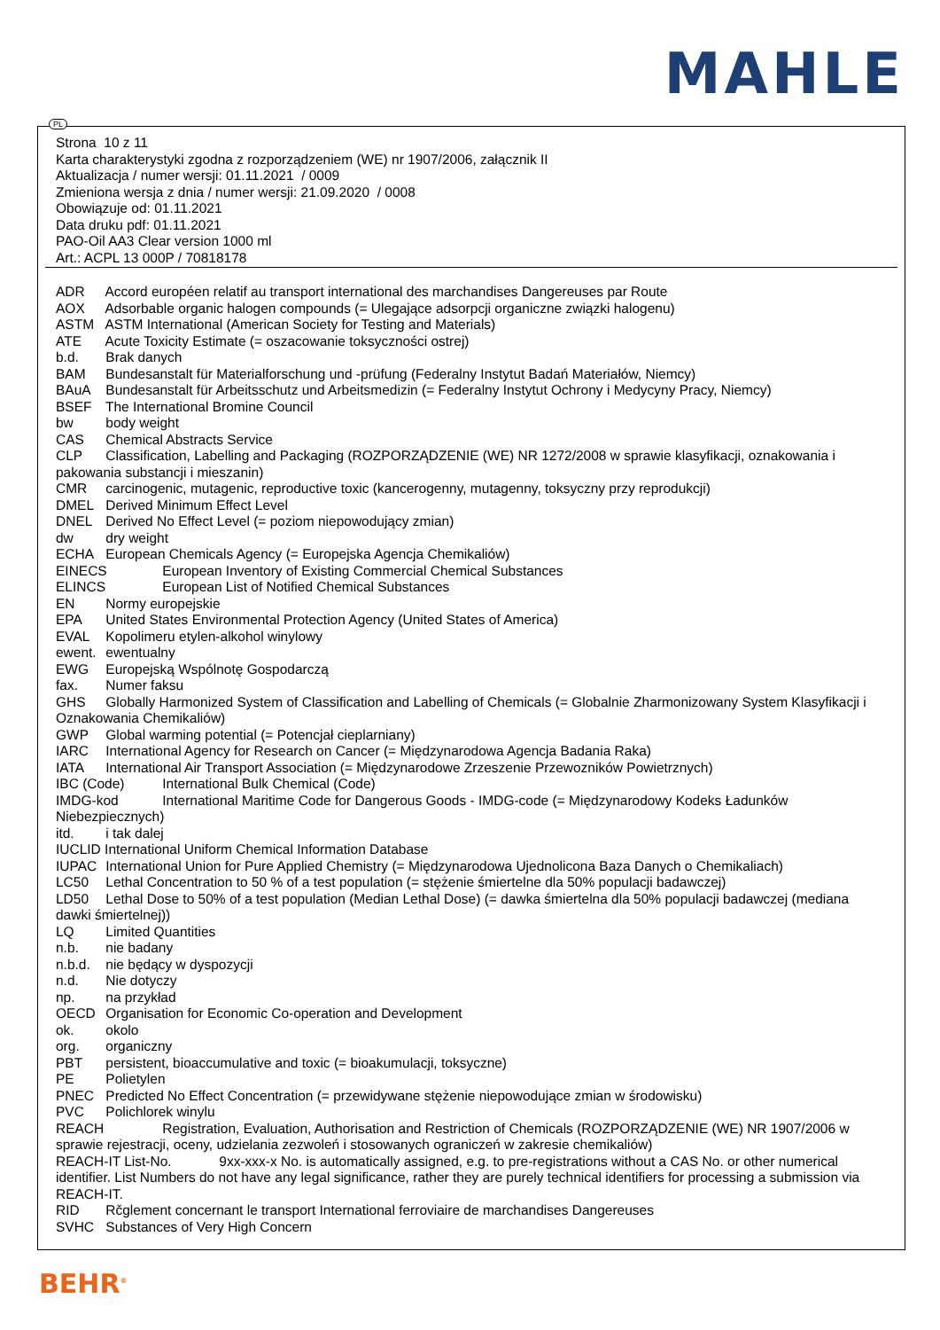MAHLE
PL
Strona 10 z 11
Karta charakterystyki zgodna z rozporządzeniem (WE) nr 1907/2006, załącznik II
Aktualizacja / numer wersji: 01.11.2021 / 0009
Zmieniona wersja z dnia / numer wersji: 21.09.2020 / 0008
Obowiązuje od: 01.11.2021
Data druku pdf: 01.11.2021
PAO-Oil AA3 Clear version 1000 ml
Art.: ACPL 13 000P / 70818178
ADR Accord européen relatif au transport international des marchandises Dangereuses par Route
AOX Adsorbable organic halogen compounds (= Ulegające adsorpcji organiczne związki halogenu)
ASTM ASTM International (American Society for Testing and Materials)
ATE Acute Toxicity Estimate (= oszacowanie toksyczności ostrej)
b.d. Brak danych
BAM Bundesanstalt für Materialforschung und -prüfung (Federalny Instytut Badań Materiałów, Niemcy)
BAuA Bundesanstalt für Arbeitsschutz und Arbeitsmedizin (= Federalny Instytut Ochrony i Medycyny Pracy, Niemcy)
BSEF The International Bromine Council
bw body weight
CAS Chemical Abstracts Service
CLP Classification, Labelling and Packaging (ROZPORZĄDZENIE (WE) NR 1272/2008 w sprawie klasyfikacji, oznakowania i pakowania substancji i mieszanin)
CMR carcinogenic, mutagenic, reproductive toxic (kancerogenny, mutagenny, toksyczny przy reprodukcji)
DMEL Derived Minimum Effect Level
DNEL Derived No Effect Level (= poziom niepowodujący zmian)
dw dry weight
ECHA European Chemicals Agency (= Europejska Agencja Chemikaliów)
EINECS European Inventory of Existing Commercial Chemical Substances
ELINCS European List of Notified Chemical Substances
EN Normy europejskie
EPA United States Environmental Protection Agency (United States of America)
EVAL Kopolimeru etylen-alkohol winylowy
ewent. ewentualny
EWG Europejską Wspólnotę Gospodarczą
fax. Numer faksu
GHS Globally Harmonized System of Classification and Labelling of Chemicals (= Globalnie Zharmonizowany System Klasyfikacji i Oznakowania Chemikaliów)
GWP Global warming potential (= Potencjał cieplarniany)
IARC International Agency for Research on Cancer (= Międzynarodowa Agencja Badania Raka)
IATA International Air Transport Association (= Międzynarodowe Zrzeszenie Przewozników Powietrznych)
IBC (Code) International Bulk Chemical (Code)
IMDG-kod International Maritime Code for Dangerous Goods - IMDG-code (= Międzynarodowy Kodeks Ładunków Niebezpiecznych)
itd. i tak dalej
IUCLID International Uniform Chemical Information Database
IUPAC International Union for Pure Applied Chemistry (= Międzynarodowa Ujednolicona Baza Danych o Chemikaliach)
LC50 Lethal Concentration to 50 % of a test population (= stężenie śmiertelne dla 50% populacji badawczej)
LD50 Lethal Dose to 50% of a test population (Median Lethal Dose) (= dawka śmiertelna dla 50% populacji badawczej (mediana dawki śmiertelnej))
LQ Limited Quantities
n.b. nie badany
n.b.d. nie będący w dyspozycji
n.d. Nie dotyczy
np. na przykład
OECD Organisation for Economic Co-operation and Development
ok. okolo
org. organiczny
PBT persistent, bioaccumulative and toxic (= bioakumulacji, toksyczne)
PE Polietylen
PNEC Predicted No Effect Concentration (= przewidywane stężenie niepowodujące zmian w środowisku)
PVC Polichlorek winylu
REACH Registration, Evaluation, Authorisation and Restriction of Chemicals (ROZPORZĄDZENIE (WE) NR 1907/2006 w sprawie rejestracji, oceny, udzielania zezwoleń i stosowanych ograniczeń w zakresie chemikaliów)
REACH-IT List-No. 9xx-xxx-x No. is automatically assigned, e.g. to pre-registrations without a CAS No. or other numerical identifier. List Numbers do not have any legal significance, rather they are purely technical identifiers for processing a submission via REACH-IT.
RID Rčglement concernant le transport International ferroviaire de marchandises Dangereuses
SVHC Substances of Very High Concern
BEHR<sup>®</sup>